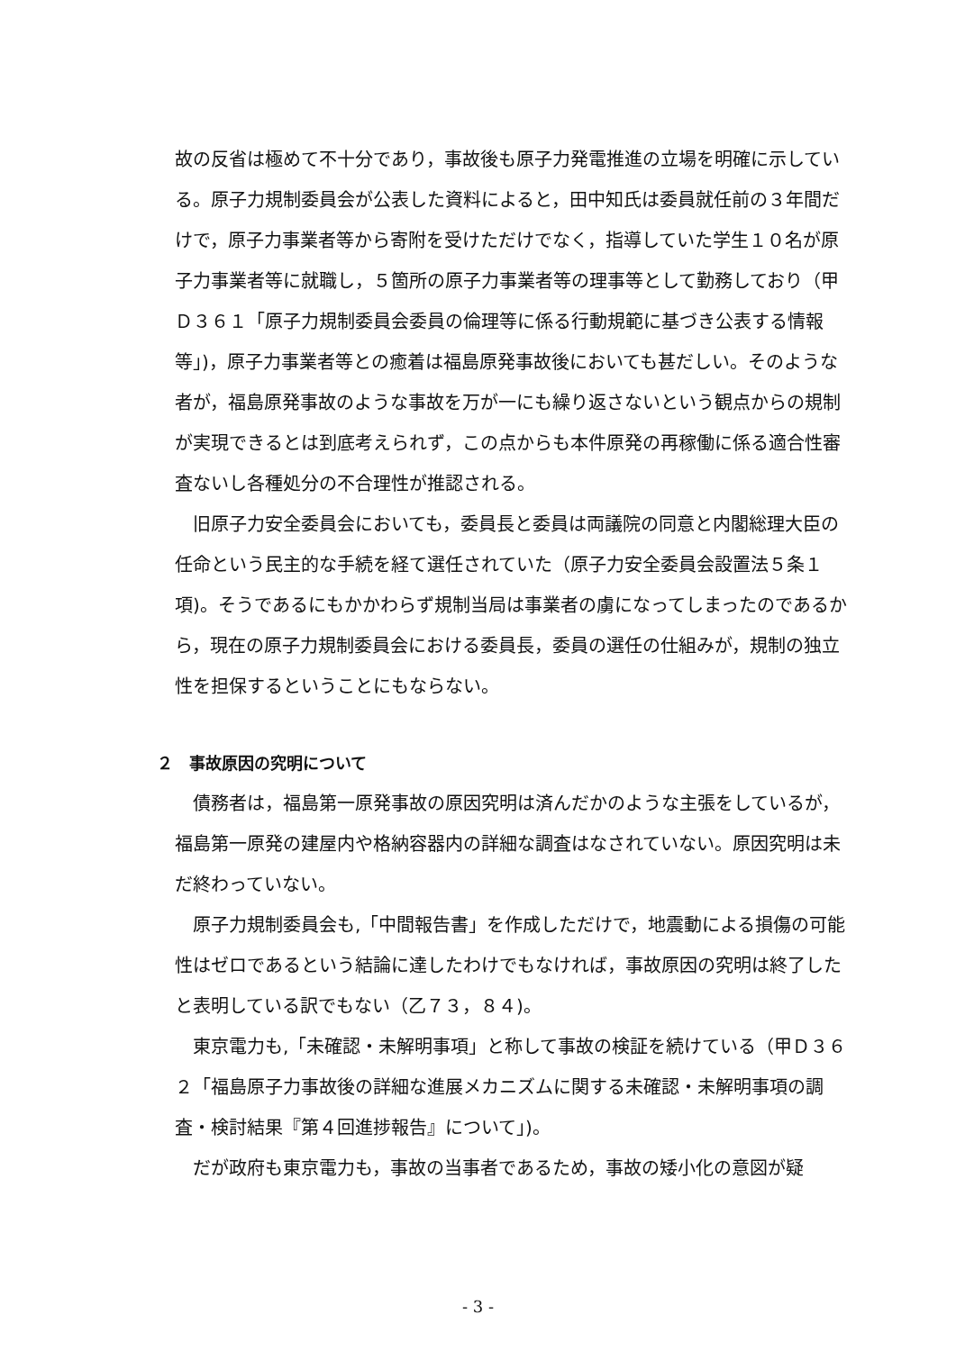故の反省は極めて不十分であり，事故後も原子力発電推進の立場を明確に示している。原子力規制委員会が公表した資料によると，田中知氏は委員就任前の３年間だけで，原子力事業者等から寄附を受けただけでなく，指導していた学生１０名が原子力事業者等に就職し，５箇所の原子力事業者等の理事等として勤務しており（甲Ｄ３６１「原子力規制委員会委員の倫理等に係る行動規範に基づき公表する情報等」)，原子力事業者等との癒着は福島原発事故後においても甚だしい。そのような者が，福島原発事故のような事故を万が一にも繰り返さないという観点からの規制が実現できるとは到底考えられず，この点からも本件原発の再稼働に係る適合性審査ないし各種処分の不合理性が推認される。
旧原子力安全委員会においても，委員長と委員は両議院の同意と内閣総理大臣の任命という民主的な手続を経て選任されていた（原子力安全委員会設置法５条１項)。そうであるにもかかわらず規制当局は事業者の虜になってしまったのであるから，現在の原子力規制委員会における委員長，委員の選任の仕組みが，規制の独立性を担保するということにもならない。
２　事故原因の究明について
債務者は，福島第一原発事故の原因究明は済んだかのような主張をしているが，福島第一原発の建屋内や格納容器内の詳細な調査はなされていない。原因究明は未だ終わっていない。
原子力規制委員会も,「中間報告書」を作成しただけで，地震動による損傷の可能性はゼロであるという結論に達したわけでもなければ，事故原因の究明は終了したと表明している訳でもない（乙７３，８４)。
東京電力も,「未確認・未解明事項」と称して事故の検証を続けている（甲Ｄ３６２「福島原子力事故後の詳細な進展メカニズムに関する未確認・未解明事項の調査・検討結果『第４回進捗報告』について」)。
だが政府も東京電力も，事故の当事者であるため，事故の矮小化の意図が疑
- 3 -